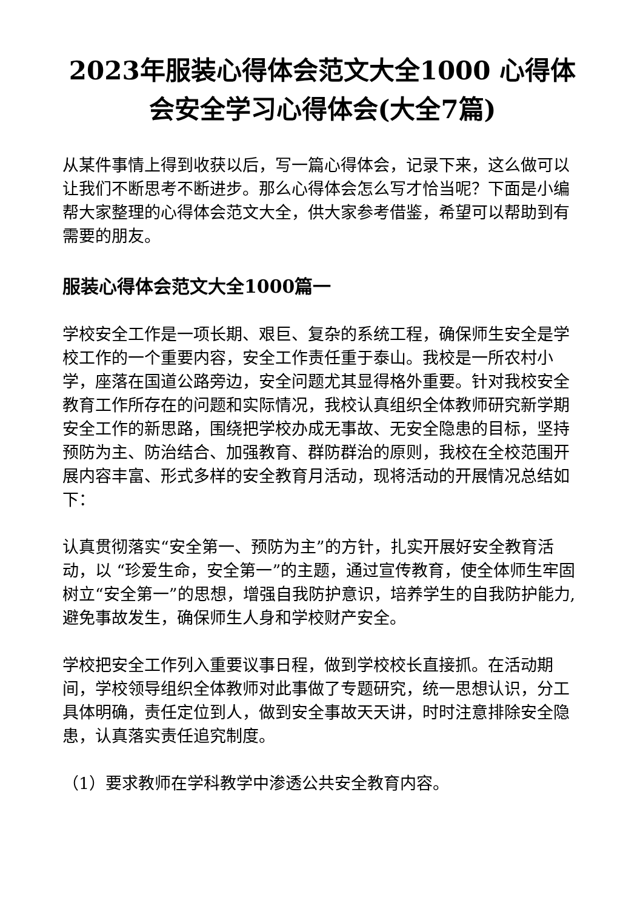2023年服装心得体会范文大全1000 心得体会安全学习心得体会(大全7篇)
从某件事情上得到收获以后，写一篇心得体会，记录下来，这么做可以让我们不断思考不断进步。那么心得体会怎么写才恰当呢？下面是小编帮大家整理的心得体会范文大全，供大家参考借鉴，希望可以帮助到有需要的朋友。
服装心得体会范文大全1000篇一
学校安全工作是一项长期、艰巨、复杂的系统工程，确保师生安全是学校工作的一个重要内容，安全工作责任重于泰山。我校是一所农村小学，座落在国道公路旁边，安全问题尤其显得格外重要。针对我校安全教育工作所存在的问题和实际情况，我校认真组织全体教师研究新学期安全工作的新思路，围绕把学校办成无事故、无安全隐患的目标，坚持预防为主、防治结合、加强教育、群防群治的原则，我校在全校范围开展内容丰富、形式多样的安全教育月活动，现将活动的开展情况总结如下：
认真贯彻落实“安全第一、预防为主”的方针，扎实开展好安全教育活动，以 “珍爱生命，安全第一”的主题，通过宣传教育，使全体师生牢固树立“安全第一”的思想，增强自我防护意识，培养学生的自我防护能力,避免事故发生，确保师生人身和学校财产安全。
学校把安全工作列入重要议事日程，做到学校校长直接抓。在活动期间，学校领导组织全体教师对此事做了专题研究，统一思想认识，分工具体明确，责任定位到人，做到安全事故天天讲，时时注意排除安全隐患，认真落实责任追究制度。
（1）要求教师在学科教学中渗透公共安全教育内容。